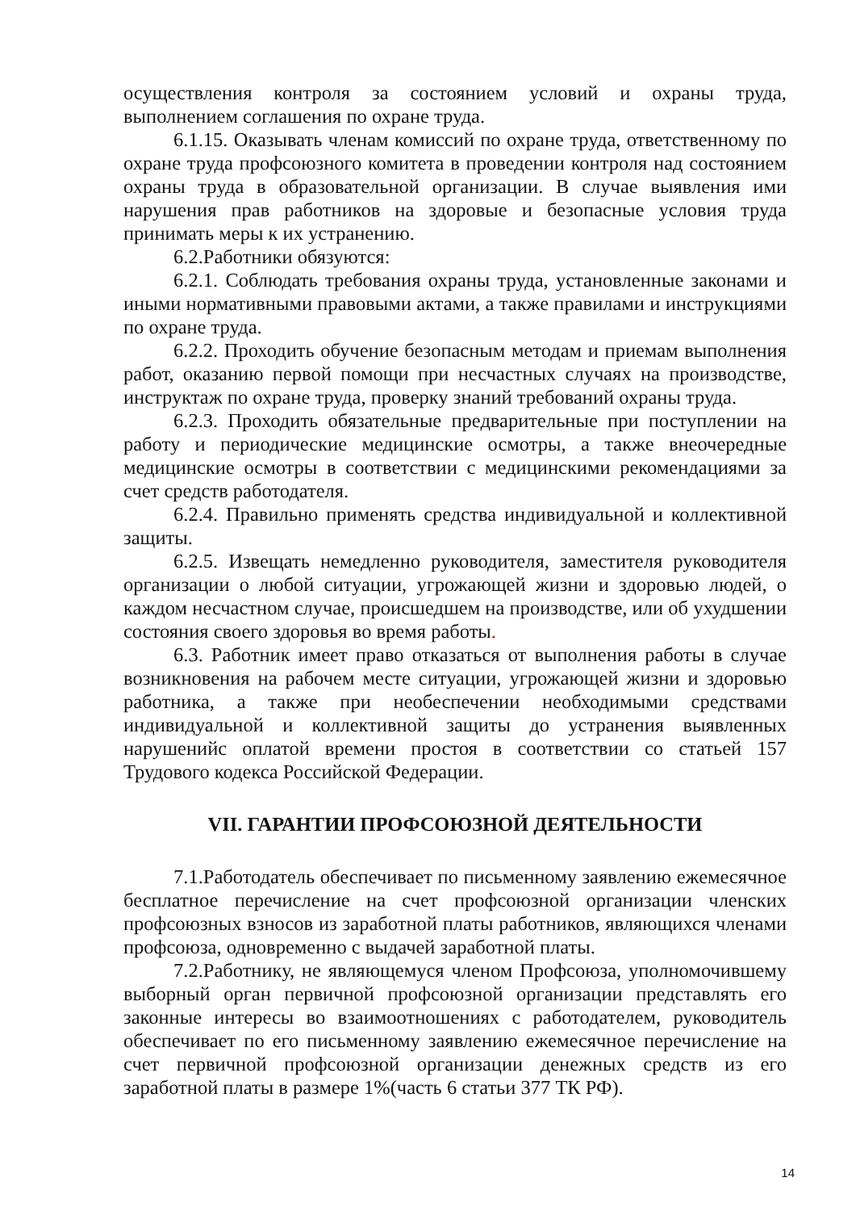осуществления контроля за состоянием условий и охраны труда, выполнением соглашения по охране труда.
6.1.15. Оказывать членам комиссий по охране труда, ответственному по охране труда профсоюзного комитета в проведении контроля над состоянием охраны труда в образовательной организации. В случае выявления ими нарушения прав работников на здоровые и безопасные условия труда принимать меры к их устранению.
6.2.Работники обязуются:
6.2.1. Соблюдать требования охраны труда, установленные законами и иными нормативными правовыми актами, а также правилами и инструкциями по охране труда.
6.2.2. Проходить обучение безопасным методам и приемам выполнения работ, оказанию первой помощи при несчастных случаях на производстве, инструктаж по охране труда, проверку знаний требований охраны труда.
6.2.3. Проходить обязательные предварительные при поступлении на работу и периодические медицинские осмотры, а также внеочередные медицинские осмотры в соответствии с медицинскими рекомендациями за счет средств работодателя.
6.2.4. Правильно применять средства индивидуальной и коллективной защиты.
6.2.5. Извещать немедленно руководителя, заместителя руководителя организации о любой ситуации, угрожающей жизни и здоровью людей, о каждом несчастном случае, происшедшем на производстве, или об ухудшении состояния своего здоровья во время работы.
6.3. Работник имеет право отказаться от выполнения работы в случае возникновения на рабочем месте ситуации, угрожающей жизни и здоровью работника, а также при необеспечении необходимыми средствами индивидуальной и коллективной защиты до устранения выявленных нарушенийс оплатой времени простоя в соответствии со статьей 157 Трудового кодекса Российской Федерации.
VII. ГАРАНТИИ ПРОФСОЮЗНОЙ ДЕЯТЕЛЬНОСТИ
7.1.Работодатель обеспечивает по письменному заявлению ежемесячное бесплатное перечисление на счет профсоюзной организации членских профсоюзных взносов из заработной платы работников, являющихся членами профсоюза, одновременно с выдачей заработной платы.
7.2.Работнику, не являющемуся членом Профсоюза, уполномочившему выборный орган первичной профсоюзной организации представлять его законные интересы во взаимоотношениях с работодателем, руководитель обеспечивает по его письменному заявлению ежемесячное перечисление на счет первичной профсоюзной организации денежных средств из его заработной платы в размере 1%(часть 6 статьи 377 ТК РФ).
14